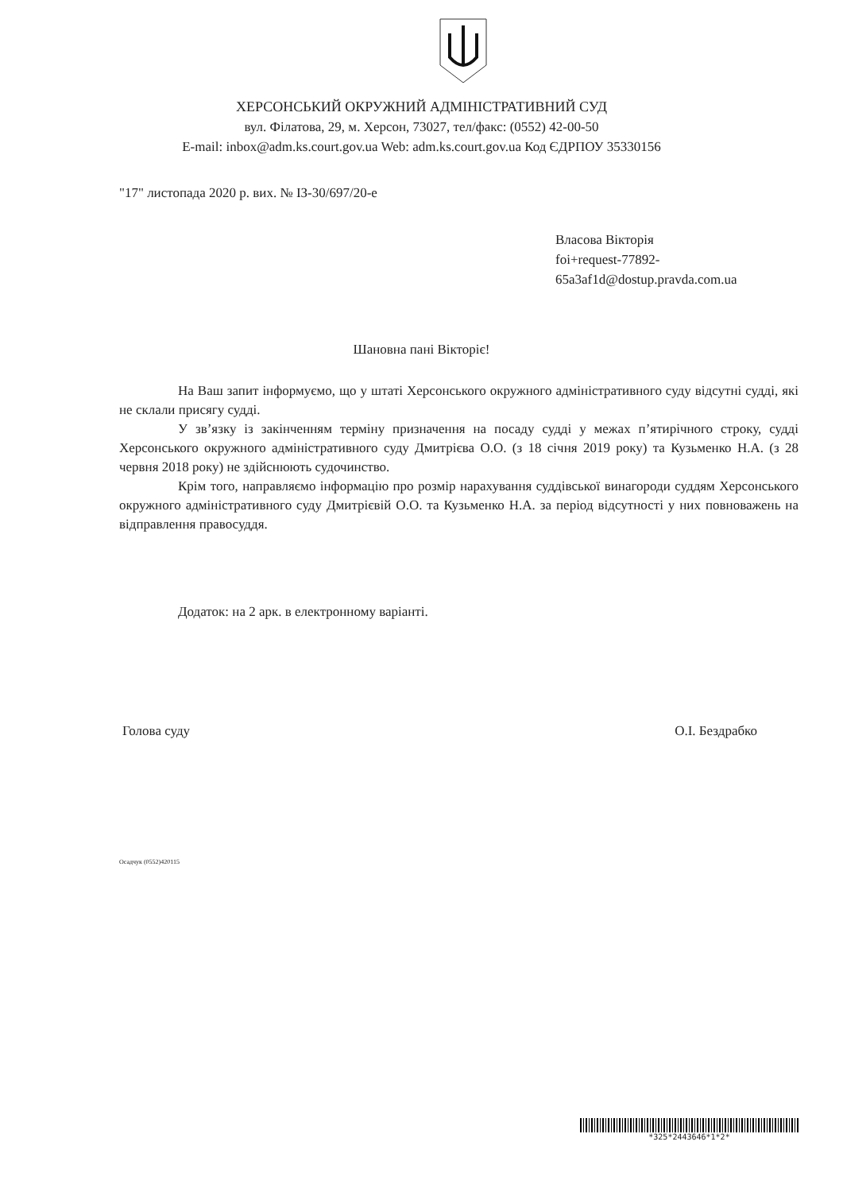ХЕРСОНСЬКИЙ ОКРУЖНИЙ АДМІНІСТРАТИВНИЙ СУД
вул. Філатова, 29, м. Херсон, 73027, тел/факс: (0552) 42-00-50
E-mail: inbox@adm.ks.court.gov.ua Web: adm.ks.court.gov.ua Код ЄДРПОУ 35330156
"17" листопада 2020 р. вих. № ІЗ-30/697/20-е
Власова Вікторія
foi+request-77892-
65a3af1d@dostup.pravda.com.ua
Шановна пані Вікторіє!
На Ваш запит інформуємо, що у штаті Херсонського окружного адміністративного суду відсутні судді, які не склали присягу судді.
У зв’язку із закінченням терміну призначення на посаду судді у межах п’ятирічного строку, судді Херсонського окружного адміністративного суду Дмитрієва О.О. (з 18 січня 2019 року) та Кузьменко Н.А. (з 28 червня 2018 року) не здійснюють судочинство.
Крім того, направляємо інформацію про розмір нарахування суддівської винагороди суддям Херсонського окружного адміністративного суду Дмитрієвій О.О. та Кузьменко Н.А. за період відсутності у них повноважень на відправлення правосуддя.
Додаток: на 2 арк. в електронному варіанті.
Голова суду О.І. Бездрабко
Осадчук (0552)420115
*325*2443646*1*2*